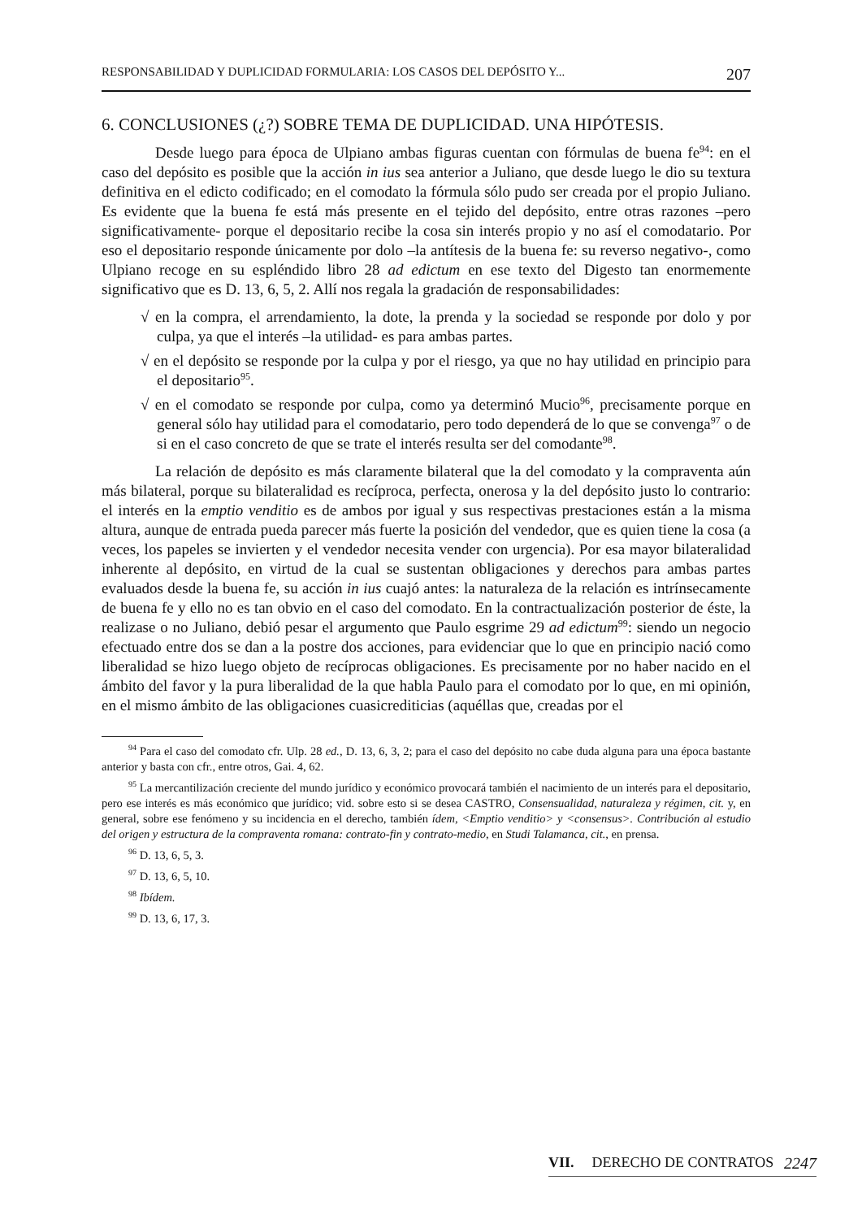RESPONSABILIDAD Y DUPLICIDAD FORMULARIA: LOS CASOS DEL DEPÓSITO Y... 207
6. CONCLUSIONES (¿?) SOBRE TEMA DE DUPLICIDAD. UNA HIPÓTESIS.
Desde luego para época de Ulpiano ambas figuras cuentan con fórmulas de buena fe<sup>94</sup>: en el caso del depósito es posible que la acción in ius sea anterior a Juliano, que desde luego le dio su textura definitiva en el edicto codificado; en el comodato la fórmula sólo pudo ser creada por el propio Juliano. Es evidente que la buena fe está más presente en el tejido del depósito, entre otras razones –pero significativamente- porque el depositario recibe la cosa sin interés propio y no así el comodatario. Por eso el depositario responde únicamente por dolo –la antítesis de la buena fe: su reverso negativo-, como Ulpiano recoge en su espléndido libro 28 ad edictum en ese texto del Digesto tan enormemente significativo que es D. 13, 6, 5, 2. Allí nos regala la gradación de responsabilidades:
√ en la compra, el arrendamiento, la dote, la prenda y la sociedad se responde por dolo y por culpa, ya que el interés –la utilidad- es para ambas partes.
√ en el depósito se responde por la culpa y por el riesgo, ya que no hay utilidad en principio para el depositario<sup>95</sup>.
√ en el comodato se responde por culpa, como ya determinó Mucio<sup>96</sup>, precisamente porque en general sólo hay utilidad para el comodatario, pero todo dependerá de lo que se convenga<sup>97</sup> o de si en el caso concreto de que se trate el interés resulta ser del comodante<sup>98</sup>.
La relación de depósito es más claramente bilateral que la del comodato y la compraventa aún más bilateral, porque su bilateralidad es recíproca, perfecta, onerosa y la del depósito justo lo contrario: el interés en la emptio venditio es de ambos por igual y sus respectivas prestaciones están a la misma altura, aunque de entrada pueda parecer más fuerte la posición del vendedor, que es quien tiene la cosa (a veces, los papeles se invierten y el vendedor necesita vender con urgencia). Por esa mayor bilateralidad inherente al depósito, en virtud de la cual se sustentan obligaciones y derechos para ambas partes evaluados desde la buena fe, su acción in ius cuajó antes: la naturaleza de la relación es intrínsecamente de buena fe y ello no es tan obvio en el caso del comodato. En la contractualización posterior de éste, la realizase o no Juliano, debió pesar el argumento que Paulo esgrime 29 ad edictum<sup>99</sup>: siendo un negocio efectuado entre dos se dan a la postre dos acciones, para evidenciar que lo que en principio nació como liberalidad se hizo luego objeto de recíprocas obligaciones. Es precisamente por no haber nacido en el ámbito del favor y la pura liberalidad de la que habla Paulo para el comodato por lo que, en mi opinión, en el mismo ámbito de las obligaciones cuasicrediticias (aquéllas que, creadas por el
<sup>94</sup> Para el caso del comodato cfr. Ulp. 28 ed., D. 13, 6, 3, 2; para el caso del depósito no cabe duda alguna para una época bastante anterior y basta con cfr., entre otros, Gai. 4, 62.
<sup>95</sup> La mercantilización creciente del mundo jurídico y económico provocará también el nacimiento de un interés para el depositario, pero ese interés es más económico que jurídico; vid. sobre esto si se desea CASTRO, Consensualidad, naturaleza y régimen, cit. y, en general, sobre ese fenómeno y su incidencia en el derecho, también ídem, <Emptio venditio> y <consensus>. Contribución al estudio del origen y estructura de la compraventa romana: contrato-fin y contrato-medio, en Studi Talamanca, cit., en prensa.
<sup>96</sup> D. 13, 6, 5, 3.
<sup>97</sup> D. 13, 6, 5, 10.
<sup>98</sup> Ibídem.
<sup>99</sup> D. 13, 6, 17, 3.
VII. DERECHO DE CONTRATOS 2247